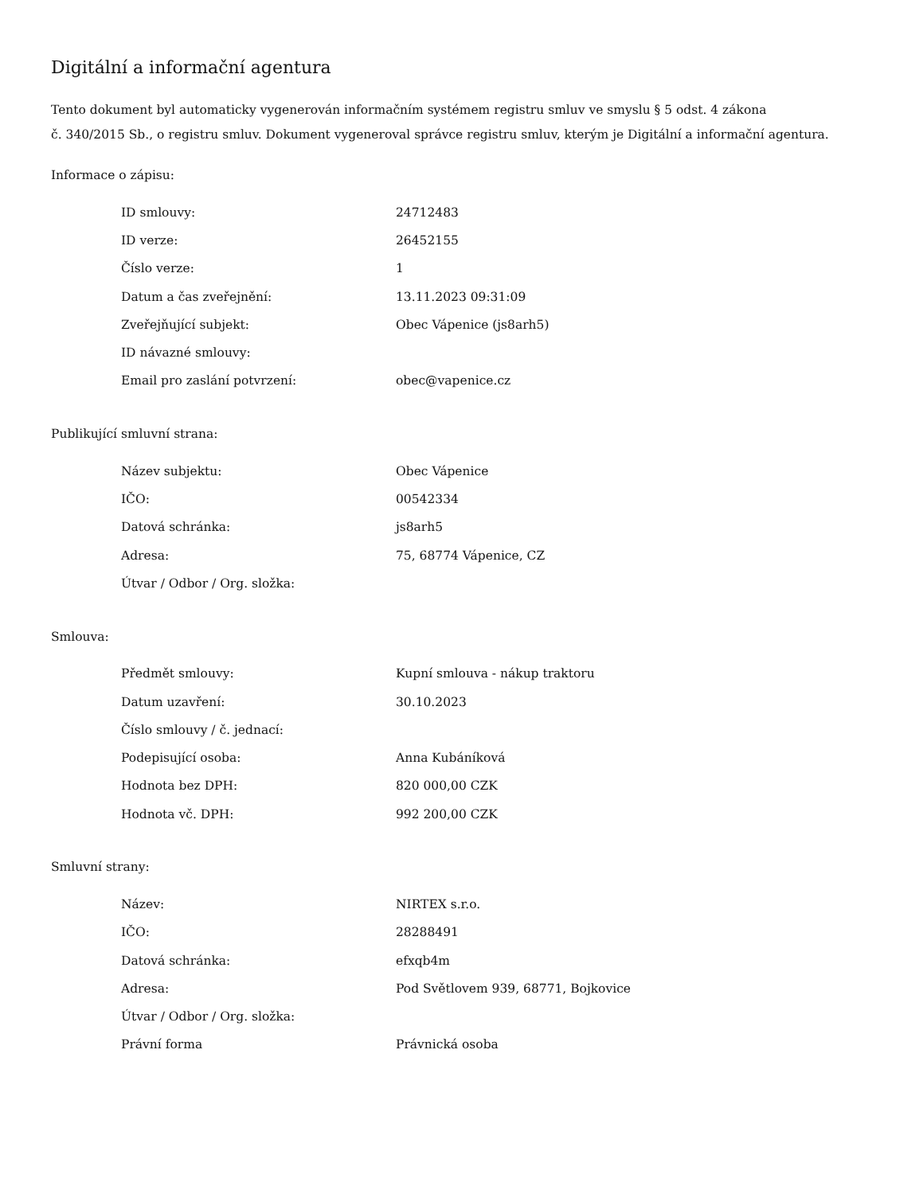Digitální a informační agentura
Tento dokument byl automaticky vygenerován informačním systémem registru smluv ve smyslu § 5 odst. 4 zákona
č. 340/2015 Sb., o registru smluv. Dokument vygeneroval správce registru smluv, kterým je Digitální a informační agentura.
Informace o zápisu:
| ID smlouvy: | 24712483 |
| ID verze: | 26452155 |
| Číslo verze: | 1 |
| Datum a čas zveřejnění: | 13.11.2023 09:31:09 |
| Zveřejňující subjekt: | Obec Vápenice (js8arh5) |
| ID návazné smlouvy: | |
| Email pro zaslání potvrzení: | obec@vapenice.cz |
Publikující smluvní strana:
| Název subjektu: | Obec Vápenice |
| IČO: | 00542334 |
| Datová schránka: | js8arh5 |
| Adresa: | 75, 68774 Vápenice, CZ |
| Útvar / Odbor / Org. složka: | |
Smlouva:
| Předmět smlouvy: | Kupní smlouva - nákup traktoru |
| Datum uzavření: | 30.10.2023 |
| Číslo smlouvy / č. jednací: | |
| Podepisující osoba: | Anna Kubáníková |
| Hodnota bez DPH: | 820 000,00 CZK |
| Hodnota vč. DPH: | 992 200,00 CZK |
Smluvní strany:
| Název: | NIRTEX s.r.o. |
| IČO: | 28288491 |
| Datová schránka: | efxqb4m |
| Adresa: | Pod Světlovem 939, 68771, Bojkovice |
| Útvar / Odbor / Org. složka: | |
| Právní forma | Právnická osoba |